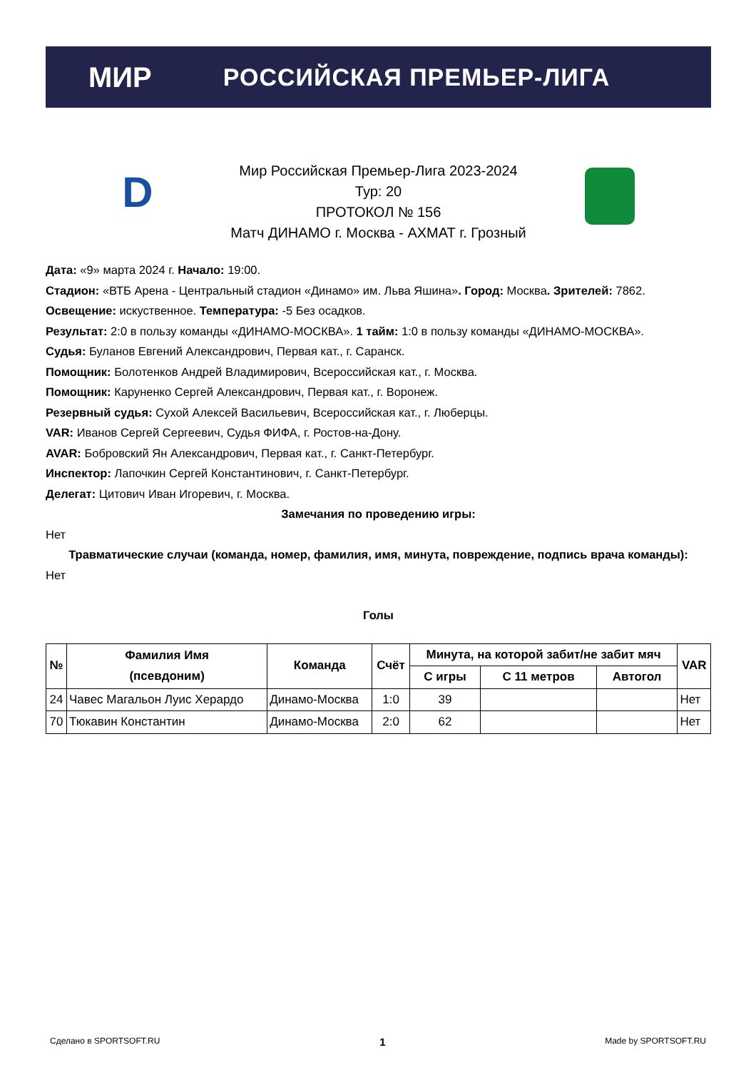МИР РОССИЙСКАЯ ПРЕМЬЕР-ЛИГА
D
Мир Российская Премьер-Лига 2023-2024
Тур: 20
ПРОТОКОЛ № 156
Матч ДИНАМО г. Москва - АХМАТ г. Грозный
Дата: «9» марта 2024 г. Начало: 19:00.
Стадион: «ВТБ Арена - Центральный стадион «Динамо» им. Льва Яшина». Город: Москва. Зрителей: 7862.
Освещение: искуственное. Температура: -5 Без осадков.
Результат: 2:0 в пользу команды «ДИНАМО-МОСКВА». 1 тайм: 1:0 в пользу команды «ДИНАМО-МОСКВА».
Судья: Буланов Евгений Александрович, Первая кат., г. Саранск.
Помощник: Болотенков Андрей Владимирович, Всероссийская кат., г. Москва.
Помощник: Каруненко Сергей Александрович, Первая кат., г. Воронеж.
Резервный судья: Сухой Алексей Васильевич, Всероссийская кат., г. Люберцы.
VAR: Иванов Сергей Сергеевич, Судья ФИФА, г. Ростов-на-Дону.
AVAR: Бобровский Ян Александрович, Первая кат., г. Санкт-Петербург.
Инспектор: Лапочкин Сергей Константинович, г. Санкт-Петербург.
Делегат: Цитович Иван Игоревич, г. Москва.
Замечания по проведению игры:
Нет
Травматические случаи (команда, номер, фамилия, имя, минута, повреждение, подпись врача команды):
Нет
Голы
| № | Фамилия Имя (псевдоним) | Команда | Счёт | Минута, на которой забит/не забит мяч | | | VAR |
| --- | --- | --- | --- | --- | --- | --- | --- |
| | | | | С игры | С 11 метров | Автогол | |
| 24 | Чавес Магальон Луис Херардо | Динамо-Москва | 1:0 | 39 | | | Нет |
| 70 | Тюкавин Константин | Динамо-Москва | 2:0 | 62 | | | Нет |
Сделано в SPORTSOFT.RU 1 Made by SPORTSOFT.RU